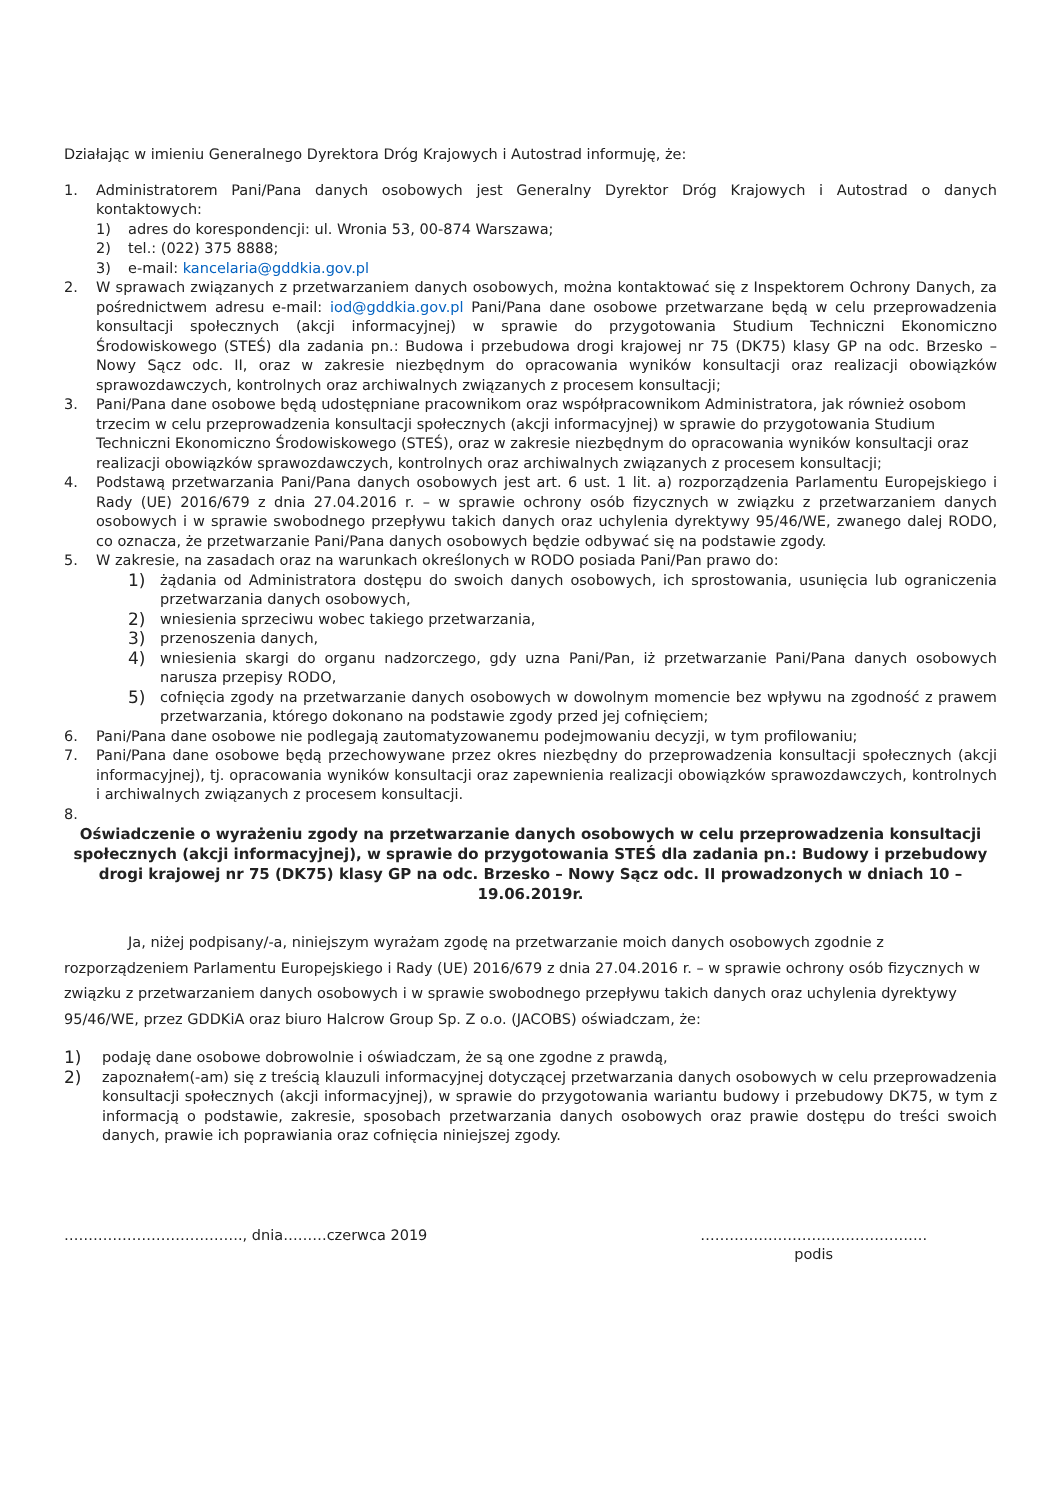Działając w imieniu Generalnego Dyrektora Dróg Krajowych i Autostrad informuję, że:
1. Administratorem Pani/Pana danych osobowych jest Generalny Dyrektor Dróg Krajowych i Autostrad o danych kontaktowych:
1) adres do korespondencji: ul. Wronia 53, 00-874 Warszawa;
2) tel.: (022) 375 8888;
3) e-mail: kancelaria@gddkia.gov.pl
2. W sprawach związanych z przetwarzaniem danych osobowych, można kontaktować się z Inspektorem Ochrony Danych, za pośrednictwem adresu e-mail: iod@gddkia.gov.pl Pani/Pana dane osobowe przetwarzane będą w celu przeprowadzenia konsultacji społecznych (akcji informacyjnej) w sprawie do przygotowania Studium Techniczni Ekonomiczno Środowiskowego (STEŚ) dla zadania pn.: Budowa i przebudowa drogi krajowej nr 75 (DK75) klasy GP na odc. Brzesko – Nowy Sącz odc. II, oraz w zakresie niezbędnym do opracowania wyników konsultacji oraz realizacji obowiązków sprawozdawczych, kontrolnych oraz archiwalnych związanych z procesem konsultacji;
3. Pani/Pana dane osobowe będą udostępniane pracownikom oraz współpracownikom Administratora, jak również osobom trzecim w celu przeprowadzenia konsultacji społecznych (akcji informacyjnej) w sprawie do przygotowania Studium Techniczni Ekonomiczno Środowiskowego (STEŚ), oraz w zakresie niezbędnym do opracowania wyników konsultacji oraz realizacji obowiązków sprawozdawczych, kontrolnych oraz archiwalnych związanych z procesem konsultacji;
4. Podstawą przetwarzania Pani/Pana danych osobowych jest art. 6 ust. 1 lit. a) rozporządzenia Parlamentu Europejskiego i Rady (UE) 2016/679 z dnia 27.04.2016 r. – w sprawie ochrony osób fizycznych w związku z przetwarzaniem danych osobowych i w sprawie swobodnego przepływu takich danych oraz uchylenia dyrektywy 95/46/WE, zwanego dalej RODO, co oznacza, że przetwarzanie Pani/Pana danych osobowych będzie odbywać się na podstawie zgody.
5. W zakresie, na zasadach oraz na warunkach określonych w RODO posiada Pani/Pan prawo do:
1)
żądania od Administratora dostępu do swoich danych osobowych, ich sprostowania, usunięcia lub ograniczenia przetwarzania danych osobowych,
2)
wniesienia sprzeciwu wobec takiego przetwarzania,
3)
przenoszenia danych,
4)
wniesienia skargi do organu nadzorczego, gdy uzna Pani/Pan, iż przetwarzanie Pani/Pana danych osobowych narusza przepisy RODO,
5)
cofnięcia zgody na przetwarzanie danych osobowych w dowolnym momencie bez wpływu na zgodność z prawem przetwarzania, którego dokonano na podstawie zgody przed jej cofnięciem;
6. Pani/Pana dane osobowe nie podlegają zautomatyzowanemu podejmowaniu decyzji, w tym profilowaniu;
7. Pani/Pana dane osobowe będą przechowywane przez okres niezbędny do przeprowadzenia konsultacji społecznych (akcji informacyjnej), tj. opracowania wyników konsultacji oraz zapewnienia realizacji obowiązków sprawozdawczych, kontrolnych i archiwalnych związanych z procesem konsultacji.
8.
Oświadczenie o wyrażeniu zgody na przetwarzanie danych osobowych w celu przeprowadzenia konsultacji społecznych (akcji informacyjnej), w sprawie do przygotowania STEŚ dla zadania pn.: Budowy i przebudowy drogi krajowej nr 75 (DK75) klasy GP na odc. Brzesko – Nowy Sącz odc. II prowadzonych w dniach 10 – 19.06.2019r.
Ja, niżej podpisany/-a, niniejszym wyrażam zgodę na przetwarzanie moich danych osobowych zgodnie z rozporządzeniem Parlamentu Europejskiego i Rady (UE) 2016/679 z dnia 27.04.2016 r. – w sprawie ochrony osób fizycznych w związku z przetwarzaniem danych osobowych i w sprawie swobodnego przepływu takich danych oraz uchylenia dyrektywy 95/46/WE, przez GDDKiA oraz biuro Halcrow Group Sp. Z o.o. (JACOBS) oświadczam, że:
1)
podaję dane osobowe dobrowolnie i oświadczam, że są one zgodne z prawdą,
2)
zapoznałem(-am) się z treścią klauzuli informacyjnej dotyczącej przetwarzania danych osobowych w celu przeprowadzenia konsultacji społecznych (akcji informacyjnej), w sprawie do przygotowania wariantu budowy i przebudowy DK75, w tym z informacją o podstawie, zakresie, sposobach przetwarzania danych osobowych oraz prawie dostępu do treści swoich danych, prawie ich poprawiania oraz cofnięcia niniejszej zgody.
………………………………., dnia………czerwca 2019 ………………………………………..
podis